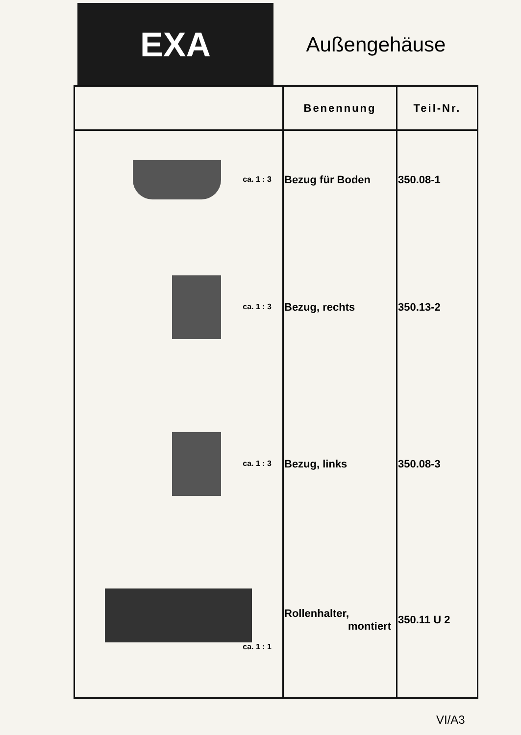EXA
Außengehäuse
| | Benennung | Teil-Nr. |
| --- | --- | --- |
| ca. 1 : 3 | Bezug für Boden | 350.08-1 |
| ca. 1 : 3 | Bezug, rechts | 350.13-2 |
| ca. 1 : 3 | Bezug, links | 350.08-3 |
| ca. 1 : 1 | Rollenhalter, montiert | 350.11 U 2 |
VI/A3